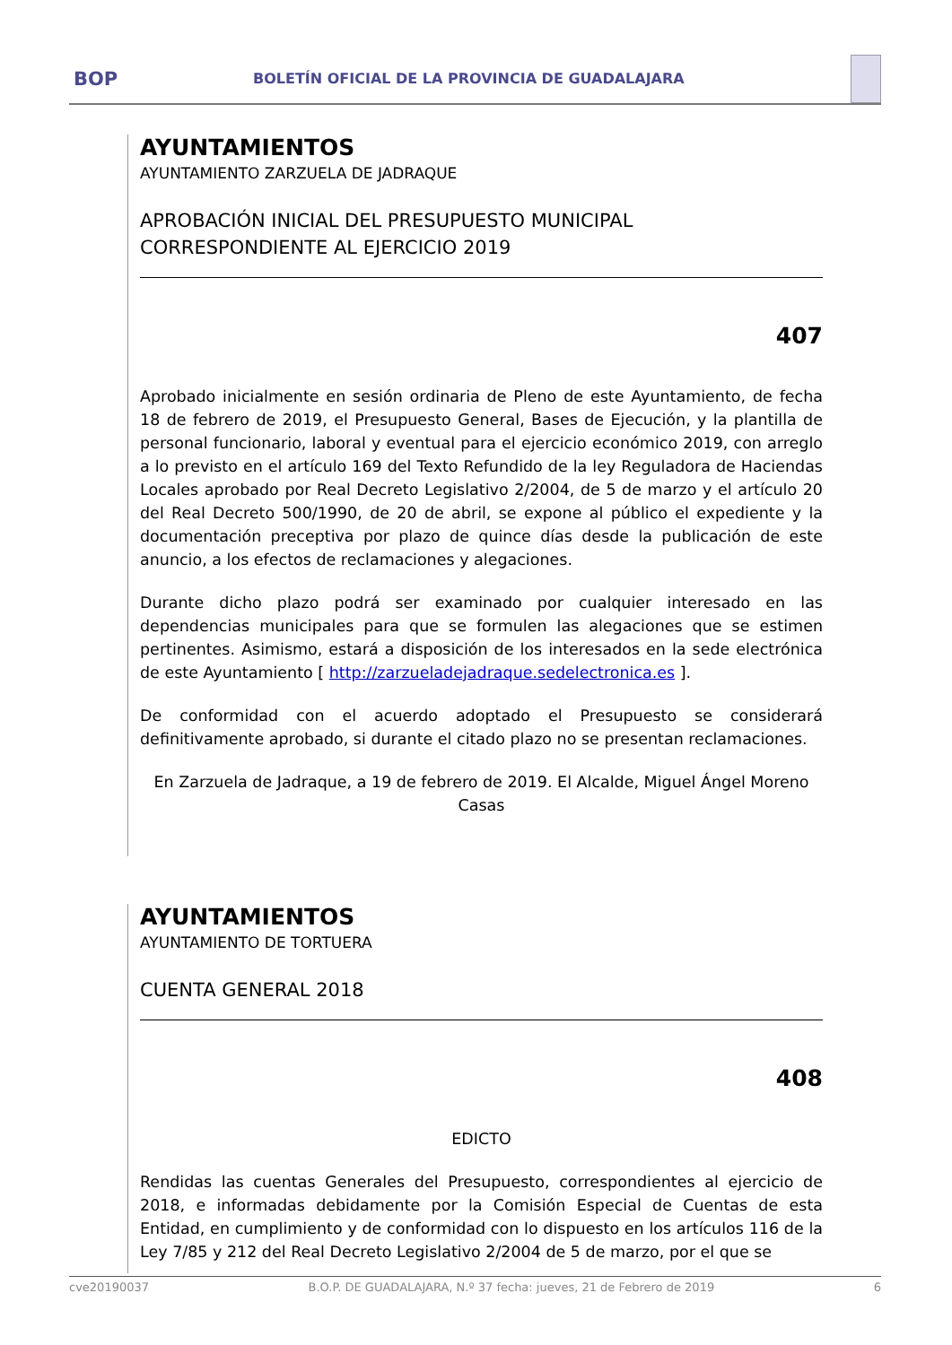BOP
BOLETÍN OFICIAL DE LA PROVINCIA DE GUADALAJARA
AYUNTAMIENTOS
AYUNTAMIENTO ZARZUELA DE JADRAQUE
APROBACIÓN INICIAL DEL PRESUPUESTO MUNICIPAL CORRESPONDIENTE AL EJERCICIO 2019
407
Aprobado inicialmente en sesión ordinaria de Pleno de este Ayuntamiento, de fecha 18 de febrero de 2019, el Presupuesto General, Bases de Ejecución, y la plantilla de personal funcionario, laboral y eventual para el ejercicio económico 2019, con arreglo a lo previsto en el artículo 169 del Texto Refundido de la ley Reguladora de Haciendas Locales aprobado por Real Decreto Legislativo 2/2004, de 5 de marzo y el artículo 20 del Real Decreto 500/1990, de 20 de abril, se expone al público el expediente y la documentación preceptiva por plazo de quince días desde la publicación de este anuncio, a los efectos de reclamaciones y alegaciones.
Durante dicho plazo podrá ser examinado por cualquier interesado en las dependencias municipales para que se formulen las alegaciones que se estimen pertinentes. Asimismo, estará a disposición de los interesados en la sede electrónica de este Ayuntamiento [ http://zarzueladejadraque.sedelectronica.es ].
De conformidad con el acuerdo adoptado el Presupuesto se considerará definitivamente aprobado, si durante el citado plazo no se presentan reclamaciones.
En Zarzuela de Jadraque, a 19 de febrero de 2019. El Alcalde, Miguel Ángel Moreno Casas
AYUNTAMIENTOS
AYUNTAMIENTO DE TORTUERA
CUENTA GENERAL 2018
408
EDICTO
Rendidas las cuentas Generales del Presupuesto, correspondientes al ejercicio de 2018, e informadas debidamente por la Comisión Especial de Cuentas de esta Entidad, en cumplimiento y de conformidad con lo dispuesto en los artículos 116 de la Ley 7/85 y 212 del Real Decreto Legislativo 2/2004 de 5 de marzo, por el que se
cve20190037 B.O.P. DE GUADALAJARA, N.º 37 fecha: jueves, 21 de Febrero de 2019 6